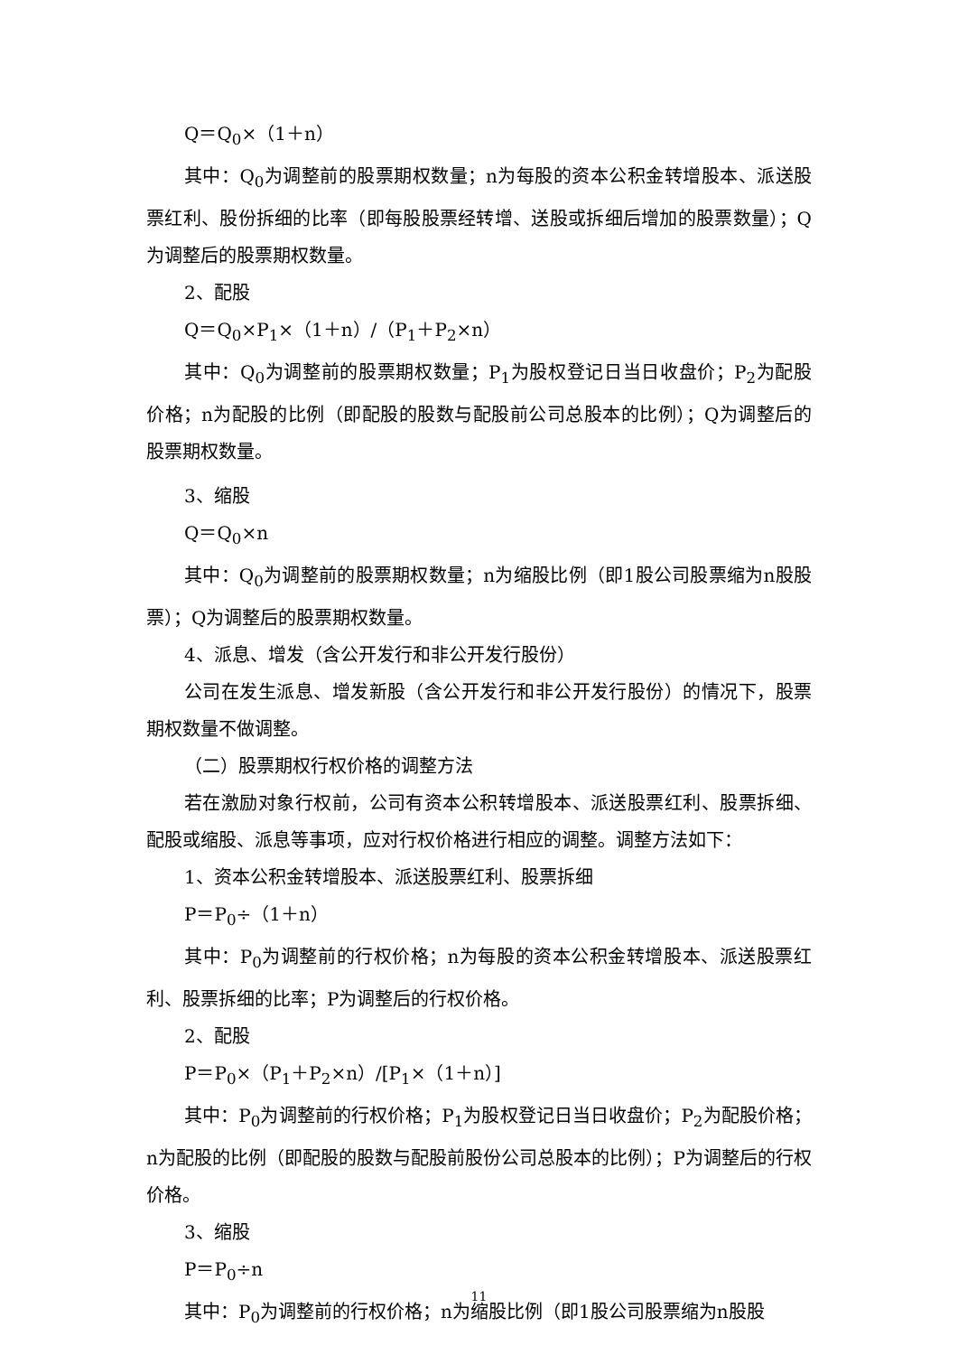Q＝Q<sub>0</sub>×（1＋n）
其中：Q<sub>0</sub>为调整前的股票期权数量；n为每股的资本公积金转增股本、派送股票红利、股份拆细的比率（即每股股票经转增、送股或拆细后增加的股票数量）；Q为调整后的股票期权数量。
2、配股
Q＝Q<sub>0</sub>×P<sub>1</sub>×（1＋n）/（P<sub>1</sub>＋P<sub>2</sub>×n）
其中：Q<sub>0</sub>为调整前的股票期权数量；P<sub>1</sub>为股权登记日当日收盘价；P<sub>2</sub>为配股价格；n为配股的比例（即配股的股数与配股前公司总股本的比例）；Q为调整后的股票期权数量。
3、缩股
Q＝Q<sub>0</sub>×n
其中：Q<sub>0</sub>为调整前的股票期权数量；n为缩股比例（即1股公司股票缩为n股股票）；Q为调整后的股票期权数量。
4、派息、增发（含公开发行和非公开发行股份）
公司在发生派息、增发新股（含公开发行和非公开发行股份）的情况下，股票期权数量不做调整。
（二）股票期权行权价格的调整方法
若在激励对象行权前，公司有资本公积转增股本、派送股票红利、股票拆细、配股或缩股、派息等事项，应对行权价格进行相应的调整。调整方法如下：
1、资本公积金转增股本、派送股票红利、股票拆细
P＝P<sub>0</sub>÷（1＋n）
其中：P<sub>0</sub>为调整前的行权价格；n为每股的资本公积金转增股本、派送股票红利、股票拆细的比率；P为调整后的行权价格。
2、配股
P＝P<sub>0</sub>×（P<sub>1</sub>＋P<sub>2</sub>×n）/[P<sub>1</sub>×（1＋n）]
其中：P<sub>0</sub>为调整前的行权价格；P<sub>1</sub>为股权登记日当日收盘价；P<sub>2</sub>为配股价格；n为配股的比例（即配股的股数与配股前股份公司总股本的比例）；P为调整后的行权价格。
3、缩股
P＝P<sub>0</sub>÷n
其中：P<sub>0</sub>为调整前的行权价格；n为缩股比例（即1股公司股票缩为n股股
11